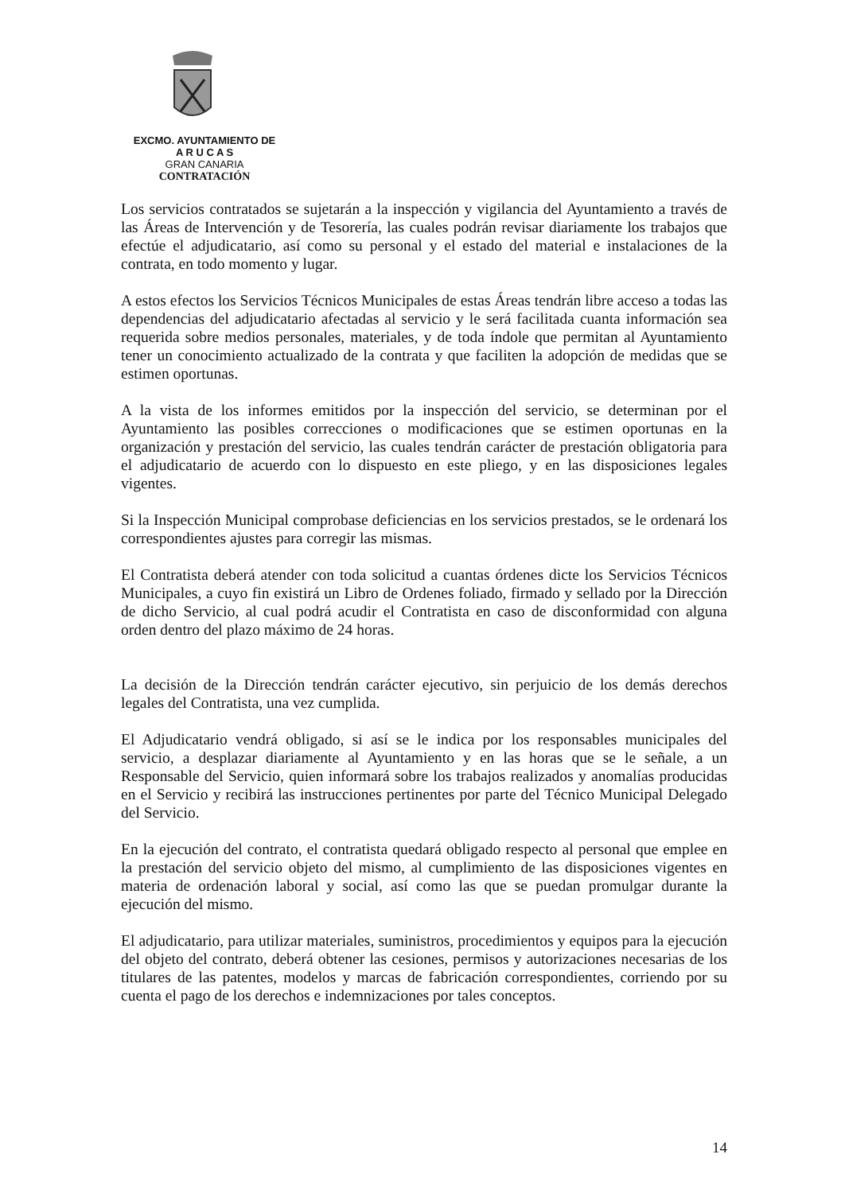EXCMO. AYUNTAMIENTO DE
A R U C A S
GRAN CANARIA
CONTRATACIÓN
Los servicios contratados se sujetarán a la inspección y vigilancia del Ayuntamiento a través de las Áreas de Intervención y de Tesorería, las cuales podrán revisar diariamente los trabajos que efectúe el adjudicatario, así como su personal y el estado del material e instalaciones de la contrata, en todo momento y lugar.
A estos efectos los Servicios Técnicos Municipales de estas Áreas tendrán libre acceso a todas las dependencias del adjudicatario afectadas al servicio y le será facilitada cuanta información sea requerida sobre medios personales, materiales, y de toda índole que permitan al Ayuntamiento tener un conocimiento actualizado de la contrata y que faciliten la adopción de medidas que se estimen oportunas.
A la vista de los informes emitidos por la inspección del servicio, se determinan por el Ayuntamiento las posibles correcciones o modificaciones que se estimen oportunas en la organización y prestación del servicio, las cuales tendrán carácter de prestación obligatoria para el adjudicatario de acuerdo con lo dispuesto en este pliego, y en las disposiciones legales vigentes.
Si la Inspección Municipal comprobase deficiencias en los servicios prestados, se le ordenará los correspondientes ajustes para corregir las mismas.
El Contratista deberá atender con toda solicitud a cuantas órdenes dicte los Servicios Técnicos Municipales, a cuyo fin existirá un Libro de Ordenes foliado, firmado y sellado por la Dirección de dicho Servicio, al cual podrá acudir el Contratista en caso de disconformidad con alguna orden dentro del plazo máximo de 24 horas.
La decisión de la Dirección tendrán carácter ejecutivo, sin perjuicio de los demás derechos legales del Contratista, una vez cumplida.
El Adjudicatario vendrá obligado, si así se le indica por los responsables municipales del servicio, a desplazar diariamente al Ayuntamiento y en las horas que se le señale, a un Responsable del Servicio, quien informará sobre los trabajos realizados y anomalías producidas en el Servicio y recibirá las instrucciones pertinentes por parte del Técnico Municipal Delegado del Servicio.
En la ejecución del contrato, el contratista quedará obligado respecto al personal que emplee en la prestación del servicio objeto del mismo, al cumplimiento de las disposiciones vigentes en materia de ordenación laboral y social, así como las que se puedan promulgar durante la ejecución del mismo.
El adjudicatario, para utilizar materiales, suministros, procedimientos y equipos para la ejecución del objeto del contrato, deberá obtener las cesiones, permisos y autorizaciones necesarias de los titulares de las patentes, modelos y marcas de fabricación correspondientes, corriendo por su cuenta el pago de los derechos e indemnizaciones por tales conceptos.
14